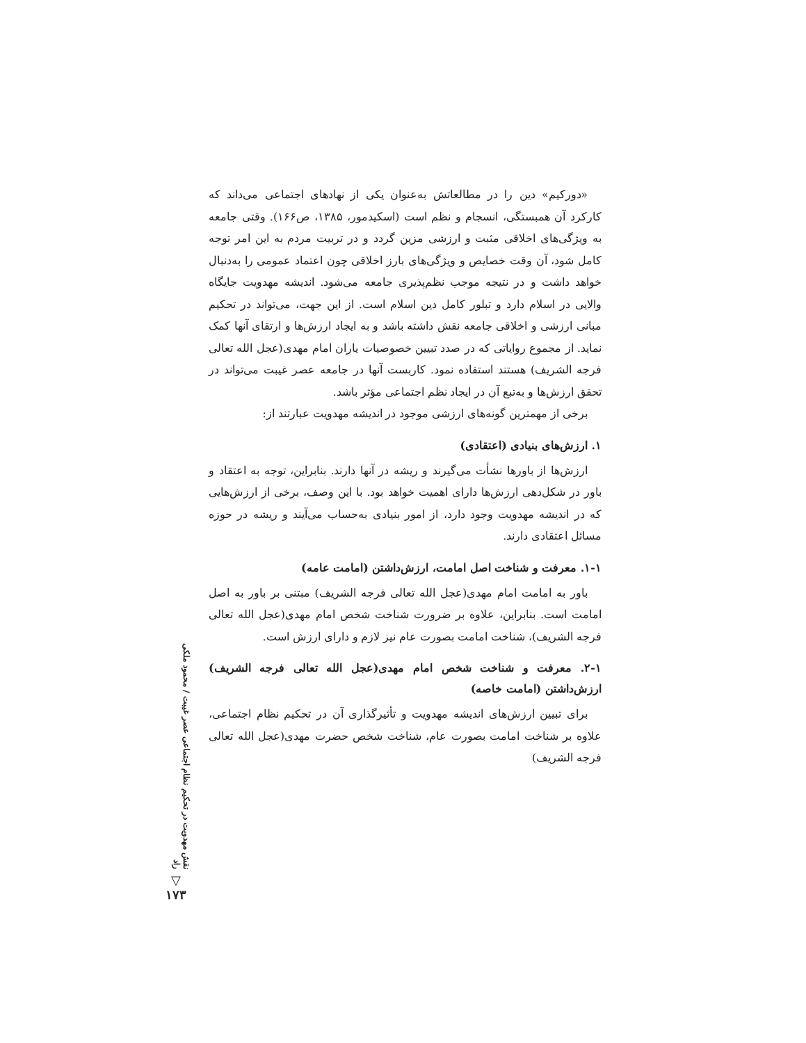«دورکیم» دین را در مطالعاتش به‌عنوان یکی از نهادهای اجتماعی می‌داند که کارکرد آن همبستگی، انسجام و نظم است (اسکیدمور، ۱۳۸۵، ص۱۶۶). وقتی جامعه به ویژگی‌های اخلاقی مثبت و ارزشی مزین گردد و در تربیت مردم به این امر توجه کامل شود، آن وقت خصایص و ویژگی‌های بارز اخلاقی چون اعتماد عمومی را به‌دنبال خواهد داشت و در نتیجه موجب نظم‌پذیری جامعه می‌شود. اندیشه مهدویت جایگاه والایی در اسلام دارد و تبلور کامل دین اسلام است. از این جهت، می‌تواند در تحکیم مبانی ارزشی و اخلاقی جامعه نقش داشته باشد و به ایجاد ارزش‌ها و ارتقای آنها کمک نماید. از مجموع روایاتی که در صدد تبیین خصوصیات یاران امام مهدی(عجل الله تعالی فرجه الشریف) هستند استفاده نمود. کاربست آنها در جامعه عصر غیبت می‌تواند در تحقق ارزش‌ها و به‌تبع آن در ایجاد نظم اجتماعی مؤثر باشد.
برخی از مهمترین گونه‌های ارزشی موجود در اندیشه مهدویت عبارتند از:
۱. ارزش‌های بنیادی (اعتقادی)
ارزش‌ها از باورها نشأت می‌گیرند و ریشه در آنها دارند. بنابراین، توجه به اعتقاد و باور در شکل‌دهی ارزش‌ها دارای اهمیت خواهد بود. با این وصف، برخی از ارزش‌هایی که در اندیشه مهدویت وجود دارد، از امور بنیادی به‌حساب می‌آیند و ریشه در حوزه مسائل اعتقادی دارند.
۱-۱. معرفت و شناخت اصل امامت، ارزش‌داشتن (امامت عامه)
باور به امامت امام مهدی(عجل الله تعالی فرجه الشریف) مبتنی بر باور به اصل امامت است. بنابراین، علاوه بر ضرورت شناخت شخص امام مهدی(عجل الله تعالی فرجه الشریف)، شناخت امامت بصورت عام نیز لازم و دارای ارزش است.
۲-۱. معرفت و شناخت شخص امام مهدی(عجل الله تعالی فرجه الشریف) ارزش‌داشتن (امامت خاصه)
برای تبیین ارزش‌های اندیشه مهدویت و تأثیرگذاری آن در تحکیم نظام اجتماعی، علاوه بر شناخت امامت بصورت عام، شناخت شخص حضرت مهدی(عجل الله تعالی فرجه الشریف)
نقش مهدویت در تحکیم نظام اجتماعی عصر غیبت / محمود ملکی راد
▽
۱۷۳